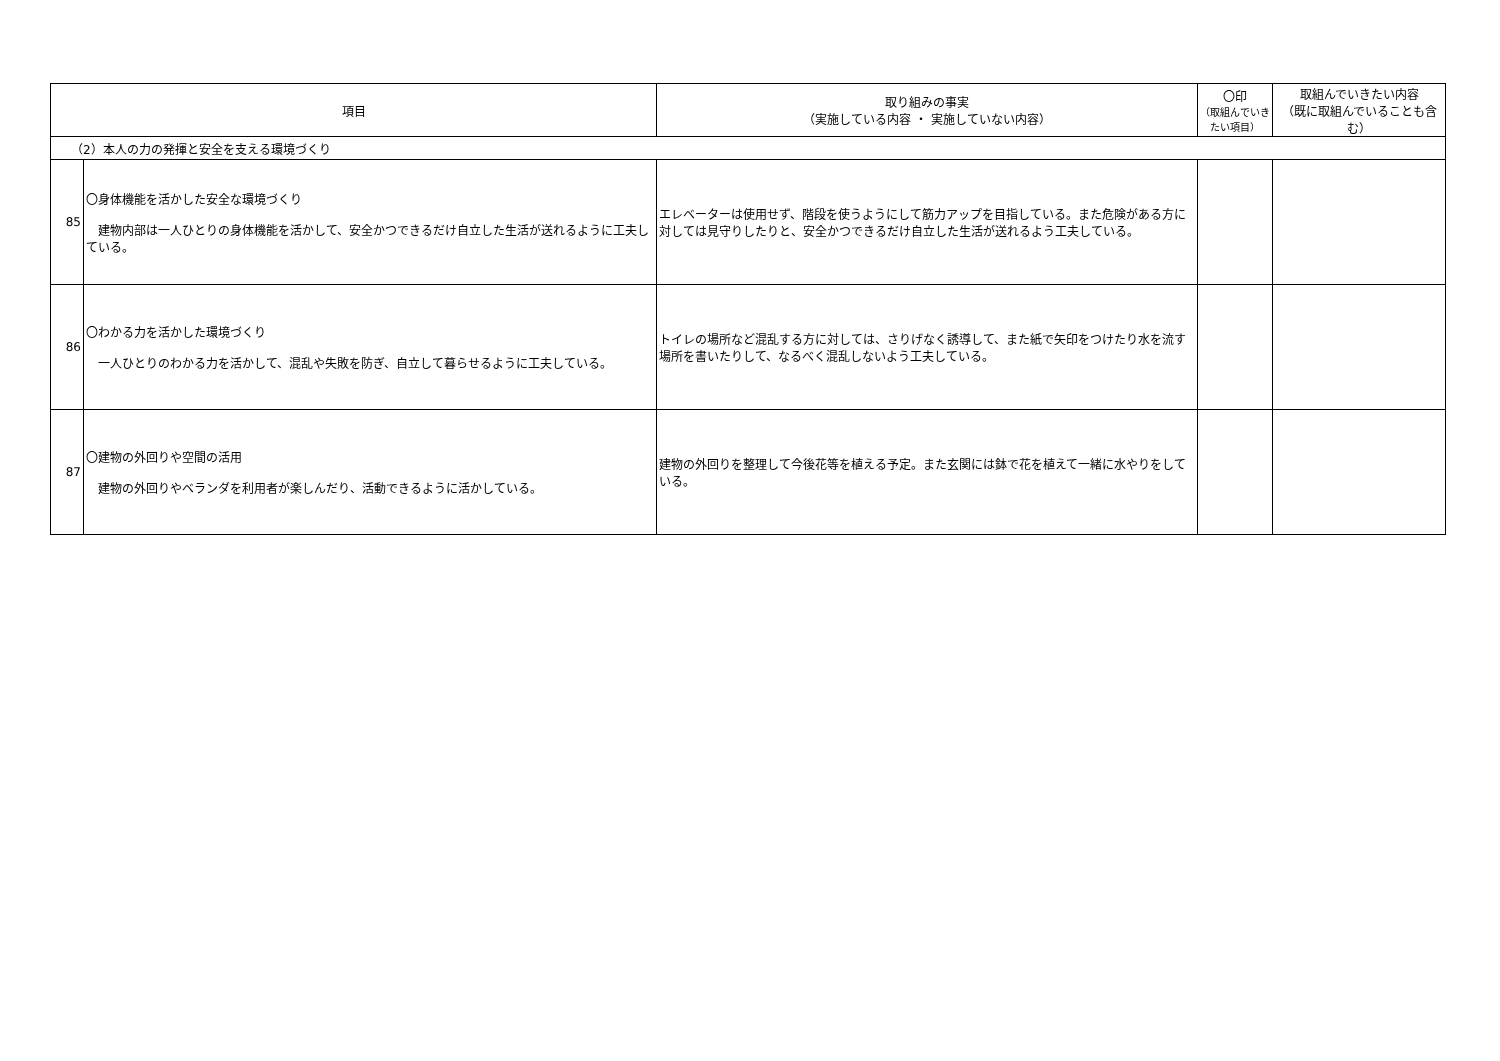| 項目 | | 取り組みの事実 （実施している内容 ・ 実施していない内容） | 〇印 （取組んでいきたい項目） | 取組んでいきたい内容 （既に取組んでいることも含む） |
| --- | --- | --- | --- | --- |
| （2）本人の力の発揮と安全を支える環境づくり | | | | |
| 85 | 〇身体機能を活かした安全な環境づくり 建物内部は一人ひとりの身体機能を活かして、安全かつできるだけ自立した生活が送れるように工夫している。 | エレベーターは使用せず、階段を使うようにして筋力アップを目指している。また危険がある方に対しては見守りしたりと、安全かつできるだけ自立した生活が送れるよう工夫している。 | | |
| 86 | 〇わかる力を活かした環境づくり 一人ひとりのわかる力を活かして、混乱や失敗を防ぎ、自立して暮らせるように工夫している。 | トイレの場所など混乱する方に対しては、さりげなく誘導して、また紙で矢印をつけたり水を流す場所を書いたりして、なるべく混乱しないよう工夫している。 | | |
| 87 | 〇建物の外回りや空間の活用 建物の外回りやベランダを利用者が楽しんだり、活動できるように活かしている。 | 建物の外回りを整理して今後花等を植える予定。また玄関には鉢で花を植えて一緒に水やりをしている。 | | |